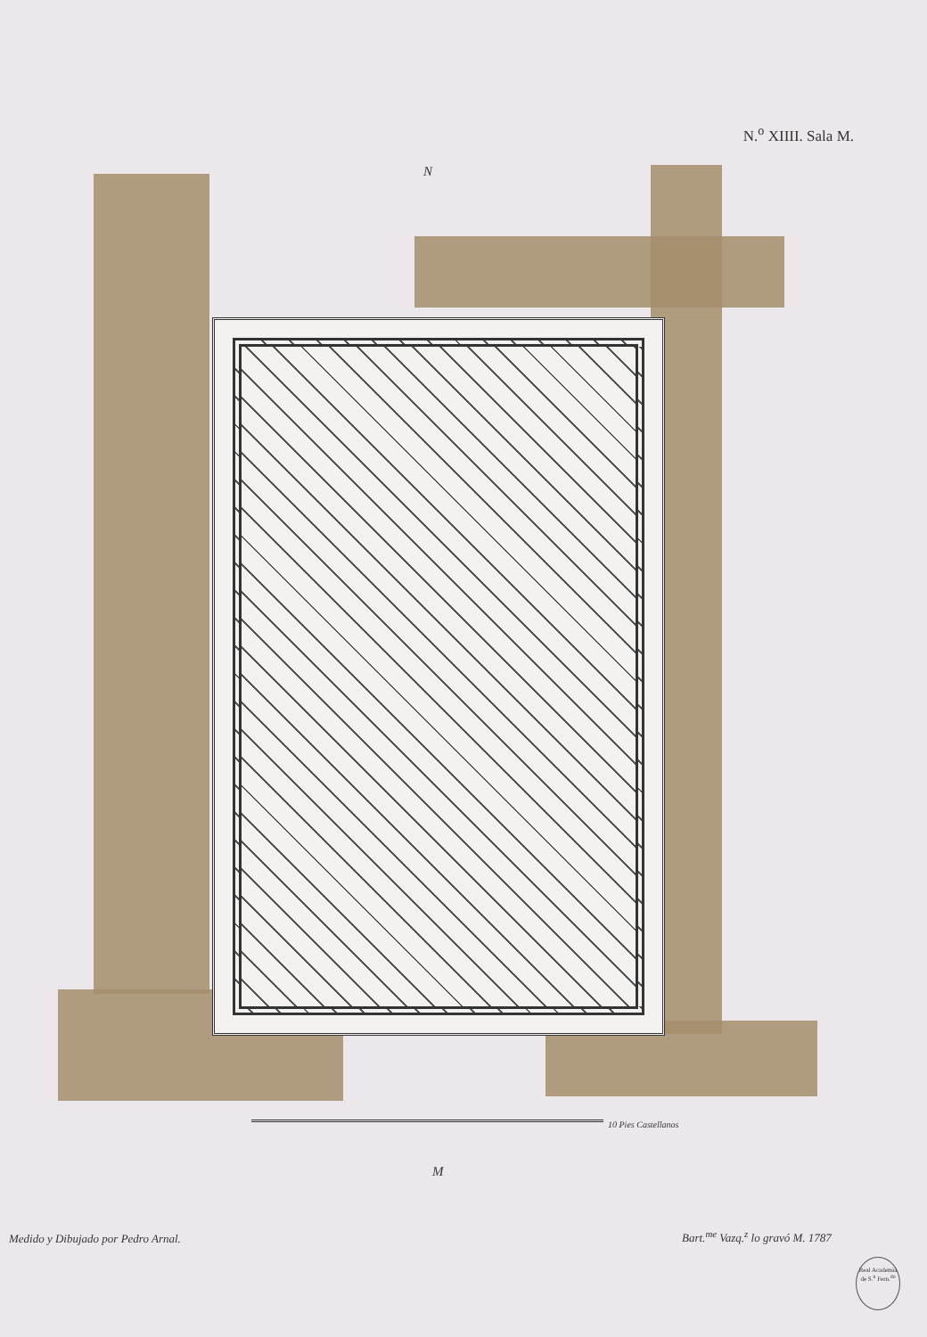N.<sup>o</sup> XIIII. Sala M.
N
10 Pies Castellanos
M
Medido y Dibujado por Pedro Arnal.
Bart.<sup>me</sup> Vazq.<sup>z</sup> lo gravó M. 1787
Real Academia de S.<sup>n</sup> Fern.<sup>do</sup>